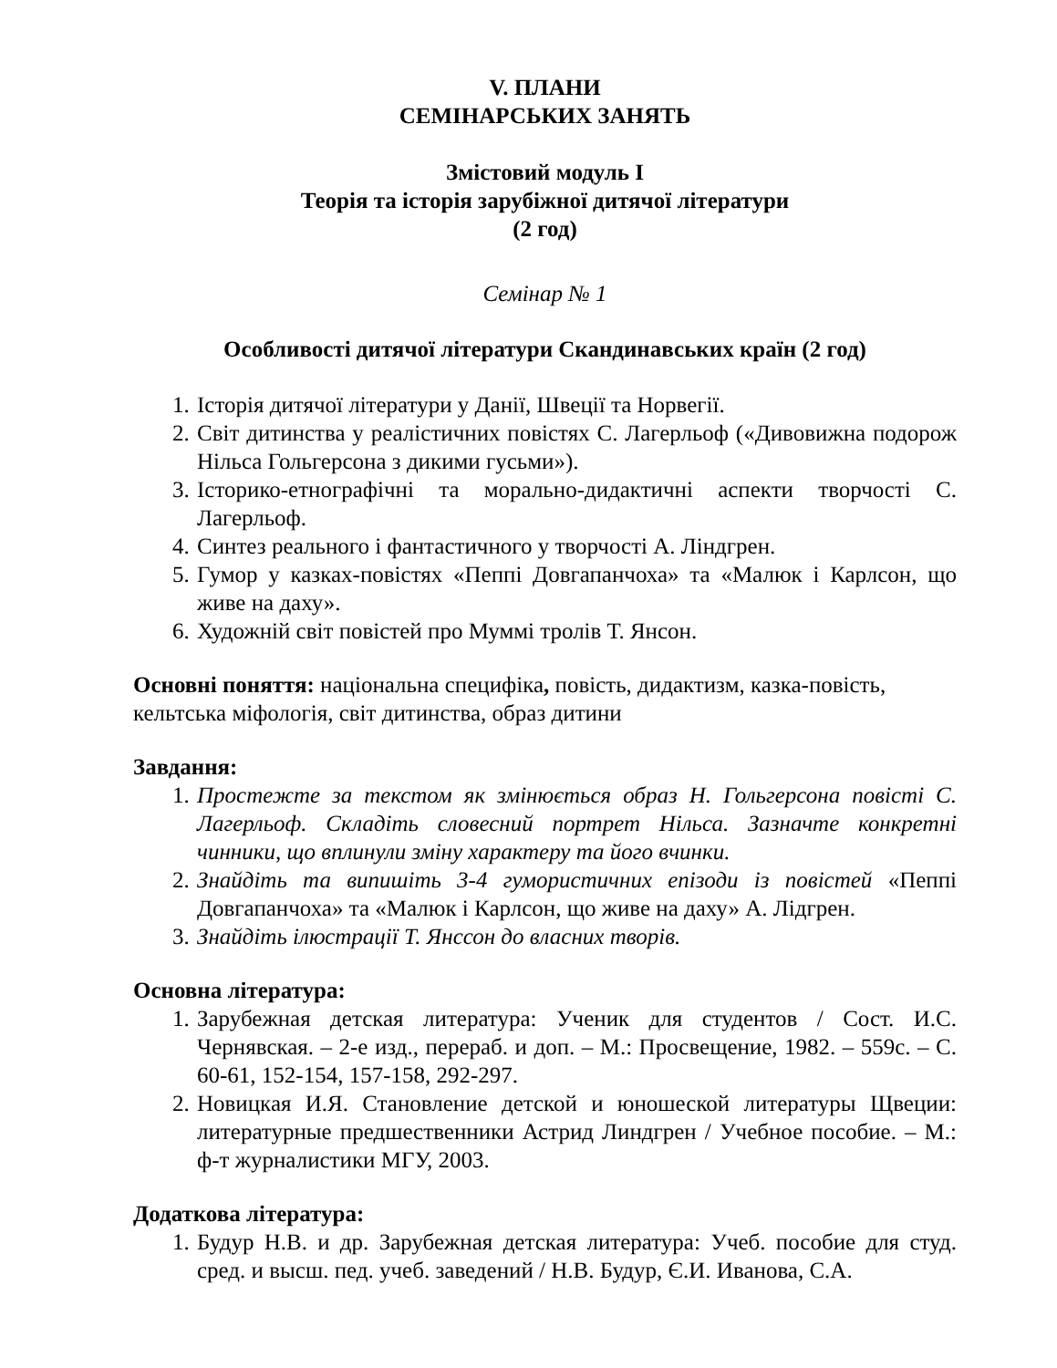V. ПЛАНИ
СЕМІНАРСЬКИХ ЗАНЯТЬ
Змістовий модуль І
Теорія та історія зарубіжної дитячої літератури
(2 год)
Семінар № 1
Особливості дитячої літератури Скандинавських країн (2 год)
1. Історія дитячої літератури у Данії, Швеції та Норвегії.
2. Світ дитинства у реалістичних повістях С. Лагерльоф («Дивовижна подорож Нільса Гольгерсона з дикими гусьми»).
3. Історико-етнографічні та морально-дидактичні аспекти творчості С. Лагерльоф.
4. Синтез реального і фантастичного у творчості А. Ліндгрен.
5. Гумор у казках-повістях «Пеппі Довгапанчоха» та «Малюк і Карлсон, що живе на даху».
6. Художній світ повістей про Муммі тролів Т. Янсон.
Основні поняття: національна специфіка, повість, дидактизм, казка-повість, кельтська міфологія, світ дитинства, образ дитини
Завдання:
1. Простежте за текстом як змінюється образ Н. Гольгерсона повісті С. Лагерльоф. Складіть словесний портрет Нільса. Зазначте конкретні чинники, що вплинули зміну характеру та його вчинки.
2. Знайдіть та випишіть 3-4 гумористичних епізоди із повістей «Пеппі Довгапанчоха» та «Малюк і Карлсон, що живе на даху» А. Лідгрен.
3. Знайдіть ілюстрації Т. Янссон до власних творів.
Основна література:
1. Зарубежная детская литература: Ученик для студентов / Сост. И.С. Чернявская. – 2-е изд., перераб. и доп. – М.: Просвещение, 1982. – 559с. – С. 60-61, 152-154, 157-158, 292-297.
2. Новицкая И.Я. Становление детской и юношеской литературы Щвеции: литературные предшественники Астрид Линдгрен / Учебное пособие. – М.: ф-т журналистики МГУ, 2003.
Додаткова література:
1. Будур Н.В. и др. Зарубежная детская литература: Учеб. пособие для студ. сред. и высш. пед. учеб. заведений / Н.В. Будур, Є.И. Иванова, С.А.